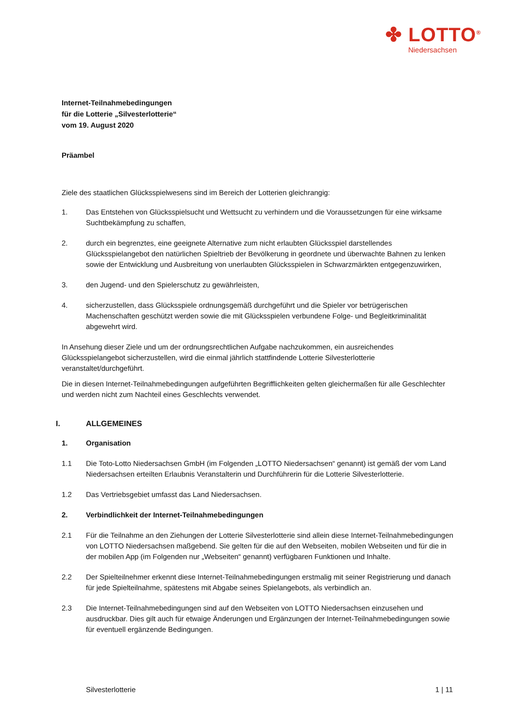✤ LOTTO<sup>®</sup>
Niedersachsen
Internet-Teilnahmebedingungen
für die Lotterie „Silvesterlotterie“
vom 19. August 2020
Präambel
Ziele des staatlichen Glücksspielwesens sind im Bereich der Lotterien gleichrangig:
1. Das Entstehen von Glücksspielsucht und Wettsucht zu verhindern und die Voraussetzungen für eine wirksame Suchtbekämpfung zu schaffen,
2. durch ein begrenztes, eine geeignete Alternative zum nicht erlaubten Glücksspiel darstellendes Glücksspielangebot den natürlichen Spieltrieb der Bevölkerung in geordnete und überwachte Bahnen zu lenken sowie der Entwicklung und Ausbreitung von unerlaubten Glücksspielen in Schwarzmärkten entgegenzuwirken,
3. den Jugend- und den Spielerschutz zu gewährleisten,
4. sicherzustellen, dass Glücksspiele ordnungsgemäß durchgeführt und die Spieler vor betrügerischen Machenschaften geschützt werden sowie die mit Glücksspielen verbundene Folge- und Begleitkriminalität abgewehrt wird.
In Ansehung dieser Ziele und um der ordnungsrechtlichen Aufgabe nachzukommen, ein ausreichendes Glücksspielangebot sicherzustellen, wird die einmal jährlich stattfindende Lotterie Silvesterlotterie veranstaltet/durchgeführt.
Die in diesen Internet-Teilnahmebedingungen aufgeführten Begrifflichkeiten gelten gleichermaßen für alle Geschlechter und werden nicht zum Nachteil eines Geschlechts verwendet.
I. ALLGEMEINES
1. Organisation
1.1 Die Toto-Lotto Niedersachsen GmbH (im Folgenden „LOTTO Niedersachsen“ genannt) ist gemäß der vom Land Niedersachsen erteilten Erlaubnis Veranstalterin und Durchführerin für die Lotterie Silvesterlotterie.
1.2 Das Vertriebsgebiet umfasst das Land Niedersachsen.
2. Verbindlichkeit der Internet-Teilnahmebedingungen
2.1 Für die Teilnahme an den Ziehungen der Lotterie Silvesterlotterie sind allein diese Internet-Teilnahmebedingungen von LOTTO Niedersachsen maßgebend. Sie gelten für die auf den Webseiten, mobilen Webseiten und für die in der mobilen App (im Folgenden nur „Webseiten“ genannt) verfügbaren Funktionen und Inhalte.
2.2 Der Spielteilnehmer erkennt diese Internet-Teilnahmebedingungen erstmalig mit seiner Registrierung und danach für jede Spielteilnahme, spätestens mit Abgabe seines Spielangebots, als verbindlich an.
2.3 Die Internet-Teilnahmebedingungen sind auf den Webseiten von LOTTO Niedersachsen einzusehen und ausdruckbar. Dies gilt auch für etwaige Änderungen und Ergänzungen der Internet-Teilnahmebedingungen sowie für eventuell ergänzende Bedingungen.
Silvesterlotterie 1 | 11